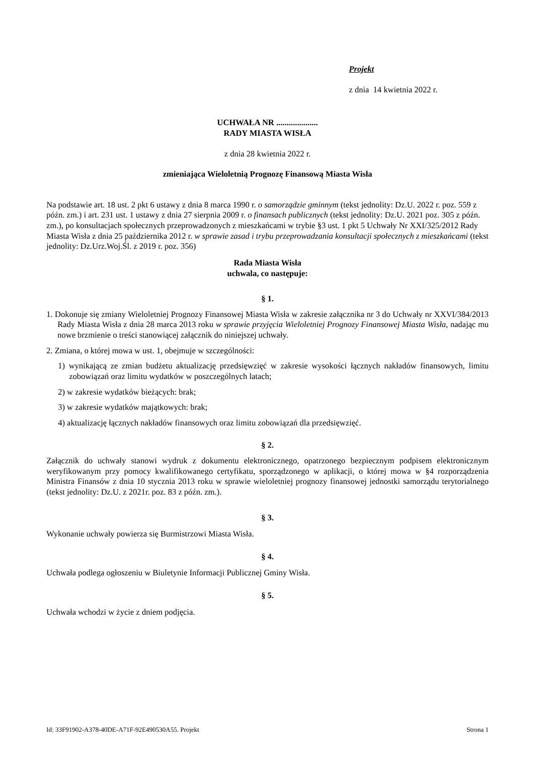Projekt
z dnia 14 kwietnia 2022 r.
UCHWAŁA NR ....................
RADY MIASTA WISŁA
z dnia 28 kwietnia 2022 r.
zmieniająca Wieloletnią Prognozę Finansową Miasta Wisła
Na podstawie art. 18 ust. 2 pkt 6 ustawy z dnia 8 marca 1990 r. o samorządzie gminnym (tekst jednolity: Dz.U. 2022 r. poz. 559 z późn. zm.) i art. 231 ust. 1 ustawy z dnia 27 sierpnia 2009 r. o finansach publicznych (tekst jednolity: Dz.U. 2021 poz. 305 z późn. zm.), po konsultacjach społecznych przeprowadzonych z mieszkańcami w trybie §3 ust. 1 pkt 5 Uchwały Nr XXI/325/2012 Rady Miasta Wisła z dnia 25 października 2012 r. w sprawie zasad i trybu przeprowadzania konsultacji społecznych z mieszkańcami (tekst jednolity: Dz.Urz.Woj.Śl. z 2019 r. poz. 356)
Rada Miasta Wisła
uchwala, co następuje:
§ 1.
1. Dokonuje się zmiany Wieloletniej Prognozy Finansowej Miasta Wisła w zakresie załącznika nr 3 do Uchwały nr XXVI/384/2013 Rady Miasta Wisła z dnia 28 marca 2013 roku w sprawie przyjęcia Wieloletniej Prognozy Finansowej Miasta Wisła, nadając mu nowe brzmienie o treści stanowiącej załącznik do niniejszej uchwały.
2. Zmiana, o której mowa w ust. 1, obejmuje w szczególności:
1) wynikającą ze zmian budżetu aktualizację przedsięwzięć w zakresie wysokości łącznych nakładów finansowych, limitu zobowiązań oraz limitu wydatków w poszczególnych latach;
2) w zakresie wydatków bieżących: brak;
3) w zakresie wydatków majątkowych: brak;
4) aktualizację łącznych nakładów finansowych oraz limitu zobowiązań dla przedsięwzięć.
§ 2.
Załącznik do uchwały stanowi wydruk z dokumentu elektronicznego, opatrzonego bezpiecznym podpisem elektronicznym weryfikowanym przy pomocy kwalifikowanego certyfikatu, sporządzonego w aplikacji, o której mowa w §4 rozporządzenia Ministra Finansów z dnia 10 stycznia 2013 roku w sprawie wieloletniej prognozy finansowej jednostki samorządu terytorialnego (tekst jednolity: Dz.U. z 2021r. poz. 83 z późn. zm.).
§ 3.
Wykonanie uchwały powierza się Burmistrzowi Miasta Wisła.
§ 4.
Uchwała podlega ogłoszeniu w Biuletynie Informacji Publicznej Gminy Wisła.
§ 5.
Uchwała wchodzi w życie z dniem podjęcia.
Id: 33F91902-A378-40DE-A71F-92E490530A55. Projekt Strona 1